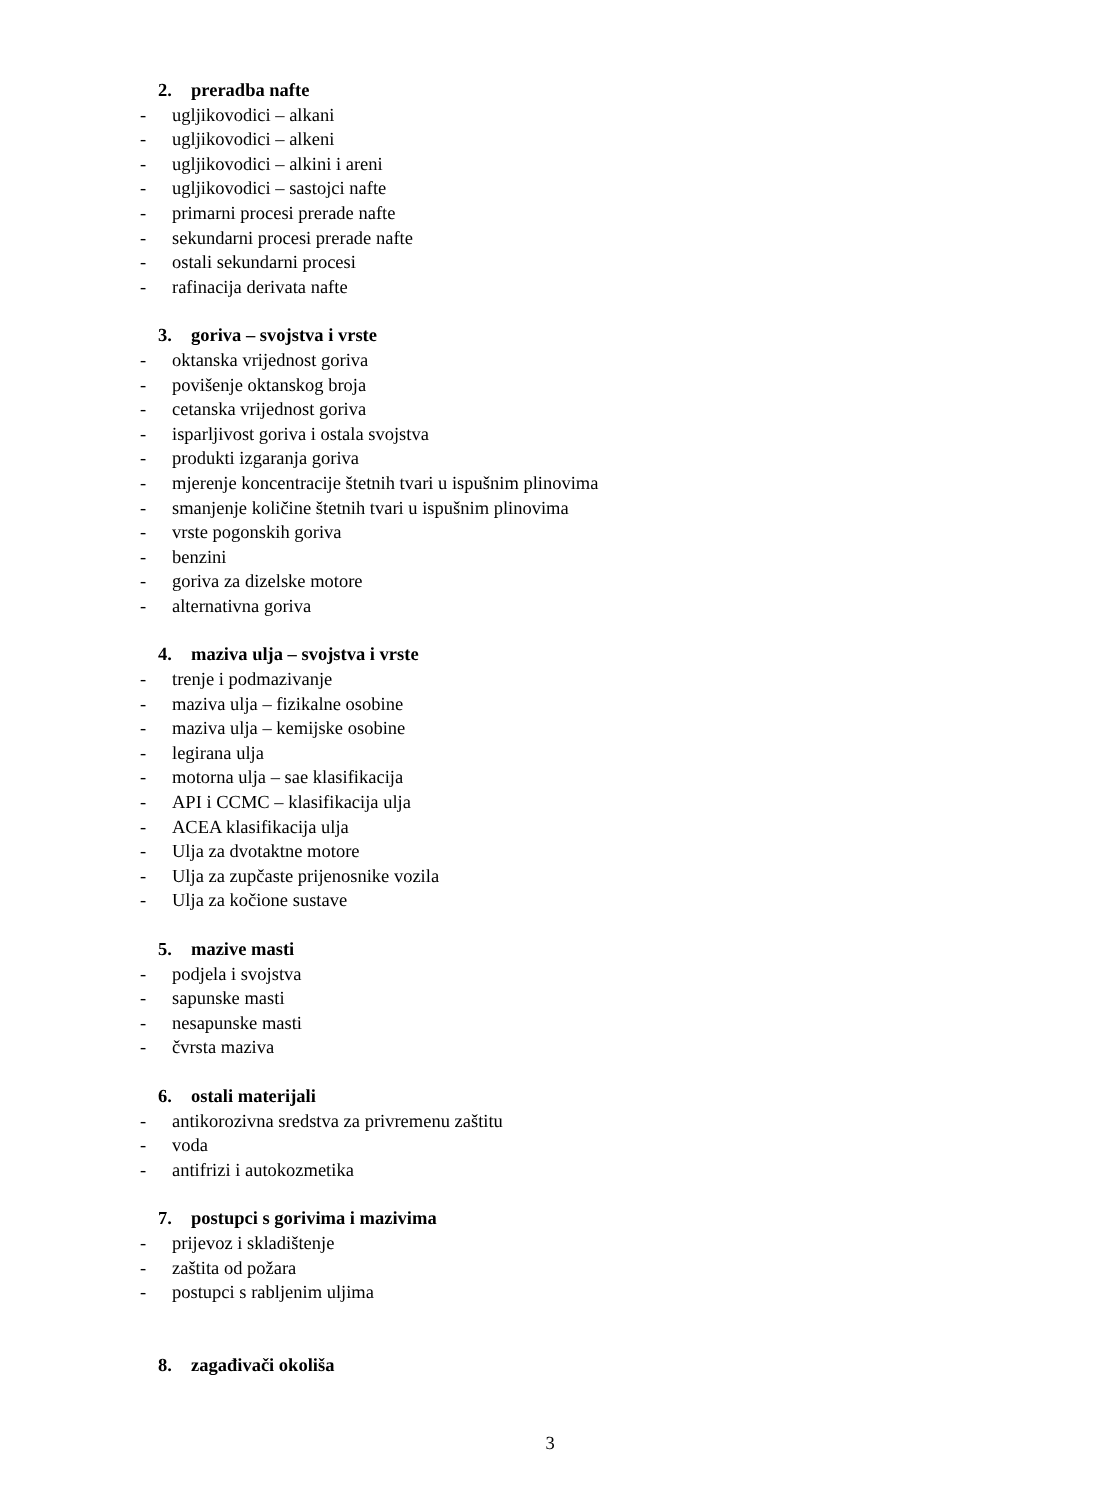2. preradba nafte
- ugljikovodici – alkani
- ugljikovodici – alkeni
- ugljikovodici – alkini i areni
- ugljikovodici – sastojci nafte
- primarni procesi prerade nafte
- sekundarni procesi prerade nafte
- ostali sekundarni procesi
- rafinacija derivata nafte
3. goriva – svojstva i vrste
- oktanska vrijednost goriva
- povišenje oktanskog broja
- cetanska vrijednost goriva
- isparljivost goriva i ostala svojstva
- produkti izgaranja goriva
- mjerenje koncentracije štetnih tvari u ispušnim plinovima
- smanjenje količine štetnih tvari u ispušnim plinovima
- vrste pogonskih goriva
- benzini
- goriva za dizelske motore
- alternativna goriva
4. maziva ulja – svojstva i vrste
- trenje i podmazivanje
- maziva ulja – fizikalne osobine
- maziva ulja – kemijske osobine
- legirana ulja
- motorna ulja – sae klasifikacija
- API i CCMC – klasifikacija ulja
- ACEA klasifikacija ulja
- Ulja za dvotaktne motore
- Ulja za zupčaste prijenosnike vozila
- Ulja za kočione sustave
5. mazive masti
- podjela i svojstva
- sapunske masti
- nesapunske masti
- čvrsta maziva
6. ostali materijali
- antikorozivna sredstva za privremenu zaštitu
- voda
- antifrizi i autokozmetika
7. postupci s gorivima i mazivima
- prijevoz i skladištenje
- zaštita od požara
- postupci s rabljenim uljima
8. zagađivači okoliša
3